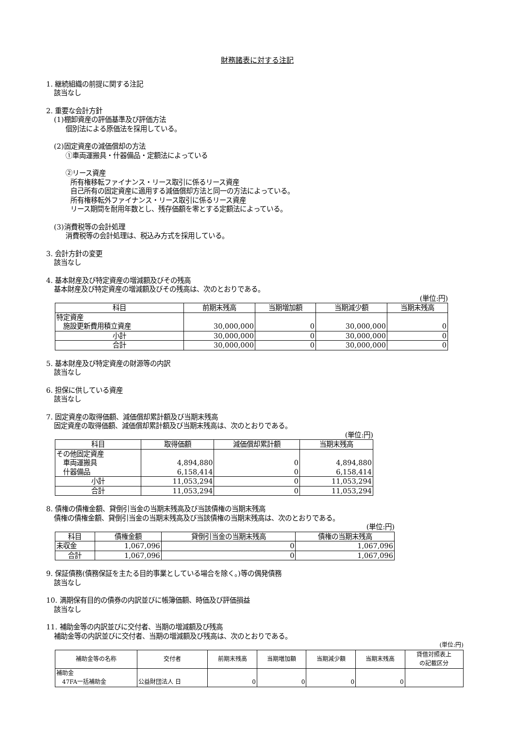財務諸表に対する注記
1. 継続組織の前提に関する注記
該当なし
2. 重要な会計方針
(1)棚卸資産の評価基準及び評価方法
個別法による原価法を採用している。
(2)固定資産の減価償却の方法
①車両運搬具・什器備品・定額法によっている
②リース資産
所有権移転ファイナンス・リース取引に係るリース資産
自己所有の固定資産に適用する減価償却方法と同一の方法によっている。
所有権移転外ファイナンス・リース取引に係るリース資産
リース期間を耐用年数とし、残存価額を零とする定額法によっている。
(3)消費税等の会計処理
消費税等の会計処理は、税込み方式を採用している。
3. 会計方針の変更
該当なし
4. 基本財産及び特定資産の増減額及びその残高
基本財産及び特定資産の増減額及びその残高は、次のとおりである。
(単位:円)
| 科目 | 前期末残高 | 当期増加額 | 当期減少額 | 当期末残高 |
| --- | --- | --- | --- | --- |
| 特定資産 施設更新費用積立資産 | 30,000,000 | 0 | 30,000,000 | 0 |
| 小計 | 30,000,000 | 0 | 30,000,000 | 0 |
| 合計 | 30,000,000 | 0 | 30,000,000 | 0 |
5. 基本財産及び特定資産の財源等の内訳
該当なし
6. 担保に供している資産
該当なし
7. 固定資産の取得価額、減価償却累計額及び当期末残高
固定資産の取得価額、減価償却累計額及び当期末残高は、次のとおりである。
(単位:円)
| 科目 | 取得価額 | 減価償却累計額 | 当期末残高 |
| --- | --- | --- | --- |
| その他固定資産 車両運搬具 什器備品 | 4,894,880 6,158,414 | 0 0 | 4,894,880 6,158,414 |
| 小計 | 11,053,294 | 0 | 11,053,294 |
| 合計 | 11,053,294 | 0 | 11,053,294 |
8. 債権の債権金額、貸倒引当金の当期末残高及び当該債権の当期末残高
債権の債権金額、貸倒引当金の当期末残高及び当該債権の当期末残高は、次のとおりである。
(単位:円)
| 科目 | 債権金額 | 貸倒引当金の当期末残高 | 債権の当期末残高 |
| --- | --- | --- | --- |
| 未収金 | 1,067,096 | 0 | 1,067,096 |
| 合計 | 1,067,096 | 0 | 1,067,096 |
9. 保証債務(債務保証を主たる目的事業としている場合を除く。)等の偶発債務
該当なし
10. 満期保有目的の債券の内訳並びに帳簿価額、時価及び評価損益
該当なし
11. 補助金等の内訳並びに交付者、当期の増減額及び残高
補助金等の内訳並びに交付者、当期の増減額及び残高は、次のとおりである。
(単位:円)
| 補助金等の名称 | 交付者 | 前期末残高 | 当期増加額 | 当期減少額 | 当期末残高 | 貸借対照表上 の記載区分 |
| --- | --- | --- | --- | --- | --- | --- |
| 補助金 47FA一括補助金 | 公益財団法人 日 | 0 | 0 | 0 | 0 | |